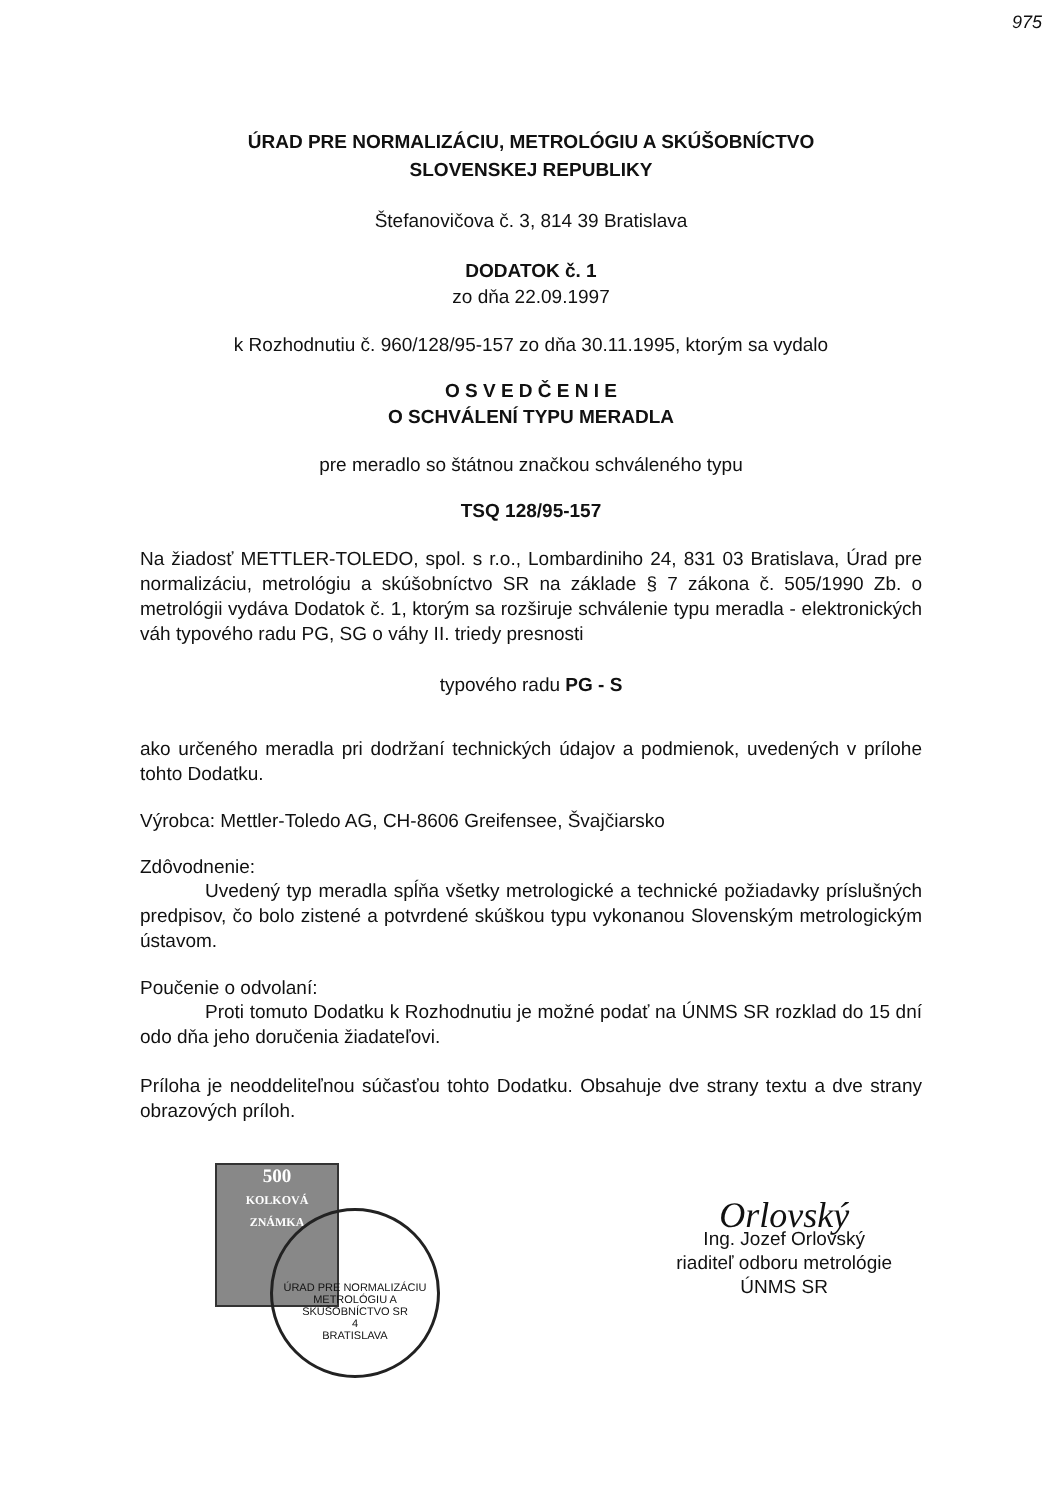975
ÚRAD PRE NORMALIZÁCIU, METROLÓGIU A SKÚŠOBNÍCTVO
SLOVENSKEJ REPUBLIKY
Štefanovičova č. 3, 814 39 Bratislava
DODATOK č. 1
zo dňa 22.09.1997
k Rozhodnutiu č. 960/128/95-157 zo dňa 30.11.1995, ktorým sa vydalo
O S V E D Č E N I E
O SCHVÁLENÍ TYPU MERADLA
pre meradlo so štátnou značkou schváleného typu
TSQ 128/95-157
Na žiadosť METTLER-TOLEDO, spol. s r.o., Lombardiniho 24, 831 03 Bratislava, Úrad pre normalizáciu, metrológiu a skúšobníctvo SR na základe § 7 zákona č. 505/1990 Zb. o metrológii vydáva Dodatok č. 1, ktorým sa rozširuje schválenie typu meradla - elektronických váh typového radu PG, SG o váhy II. triedy presnosti
typového radu PG - S
ako určeného meradla pri dodržaní technických údajov a podmienok, uvedených v prílohe tohto Dodatku.
Výrobca: Mettler-Toledo AG, CH-8606 Greifensee, Švajčiarsko
Zdôvodnenie:
Uvedený typ meradla spĺňa všetky metrologické a technické požiadavky príslušných predpisov, čo bolo zistené a potvrdené skúškou typu vykonanou Slovenským metrologickým ústavom.
Poučenie o odvolaní:
Proti tomuto Dodatku k Rozhodnutiu je možné podať na ÚNMS SR rozklad do 15 dní odo dňa jeho doručenia žiadateľovi.
Príloha je neoddeliteľnou súčasťou tohto Dodatku. Obsahuje dve strany textu a dve strany obrazových príloh.
500
KOLKOVÁ ZNÁMKA
ÚRAD PRE NORMALIZÁCIU METROLÓGIU A SKÚŠOBNÍCTVO SR
4
BRATISLAVA
Orlovský
Ing. Jozef Orlovský
riaditeľ odboru metrológie
ÚNMS SR